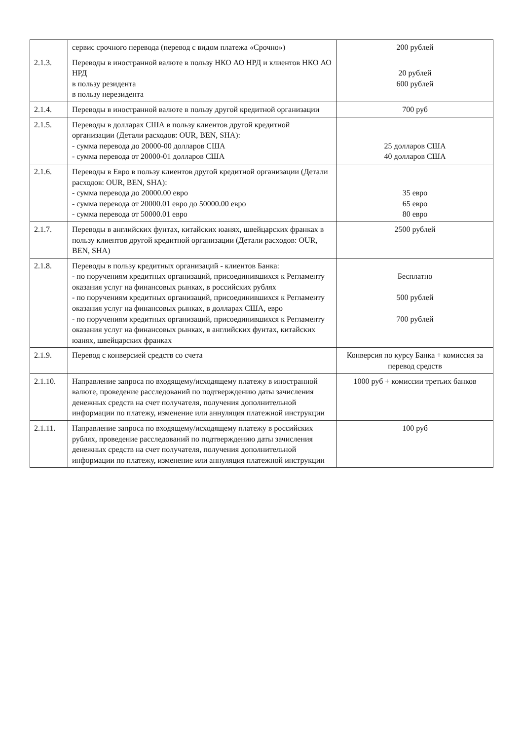| | сервис срочного перевода (перевод с видом платежа «Срочно») | 200 рублей |
| 2.1.3. | Переводы в иностранной валюте в пользу НКО АО НРД и клиентов НКО АО НРД в пользу резидента в пользу нерезидента | 20 рублей 600 рублей |
| 2.1.4. | Переводы в иностранной валюте в пользу другой кредитной организации | 700 руб |
| 2.1.5. | Переводы в долларах США в пользу клиентов другой кредитной организации (Детали расходов: OUR, BEN, SHA): - сумма перевода до 20000-00 долларов США - сумма перевода от 20000-01 долларов США | 25 долларов США 40 долларов США |
| 2.1.6. | Переводы в Евро в пользу клиентов другой кредитной организации (Детали расходов: OUR, BEN, SHA): - сумма перевода до 20000.00 евро - сумма перевода от 20000.01 евро до 50000.00 евро - сумма перевода от 50000.01 евро | 35 евро 65 евро 80 евро |
| 2.1.7. | Переводы в английских фунтах, китайских юанях, швейцарских франках в пользу клиентов другой кредитной организации (Детали расходов: OUR, BEN, SHA) | 2500 рублей |
| 2.1.8. | Переводы в пользу кредитных организаций - клиентов Банка: - по поручениям кредитных организаций, присоединившихся к Регламенту оказания услуг на финансовых рынках, в российских рублях - по поручениям кредитных организаций, присоединившихся к Регламенту оказания услуг на финансовых рынках, в долларах США, евро - по поручениям кредитных организаций, присоединившихся к Регламенту оказания услуг на финансовых рынках, в английских фунтах, китайских юанях, швейцарских франках | Бесплатно 500 рублей 700 рублей |
| 2.1.9. | Перевод с конверсией средств со счета | Конверсия по курсу Банка + комиссия за перевод средств |
| 2.1.10. | Направление запроса по входящему/исходящему платежу в иностранной валюте, проведение расследований по подтверждению даты зачисления денежных средств на счет получателя, получения дополнительной информации по платежу, изменение или аннуляция платежной инструкции | 1000 руб + комиссии третьих банков |
| 2.1.11. | Направление запроса по входящему/исходящему платежу в российских рублях, проведение расследований по подтверждению даты зачисления денежных средств на счет получателя, получения дополнительной информации по платежу, изменение или аннуляция платежной инструкции | 100 руб |